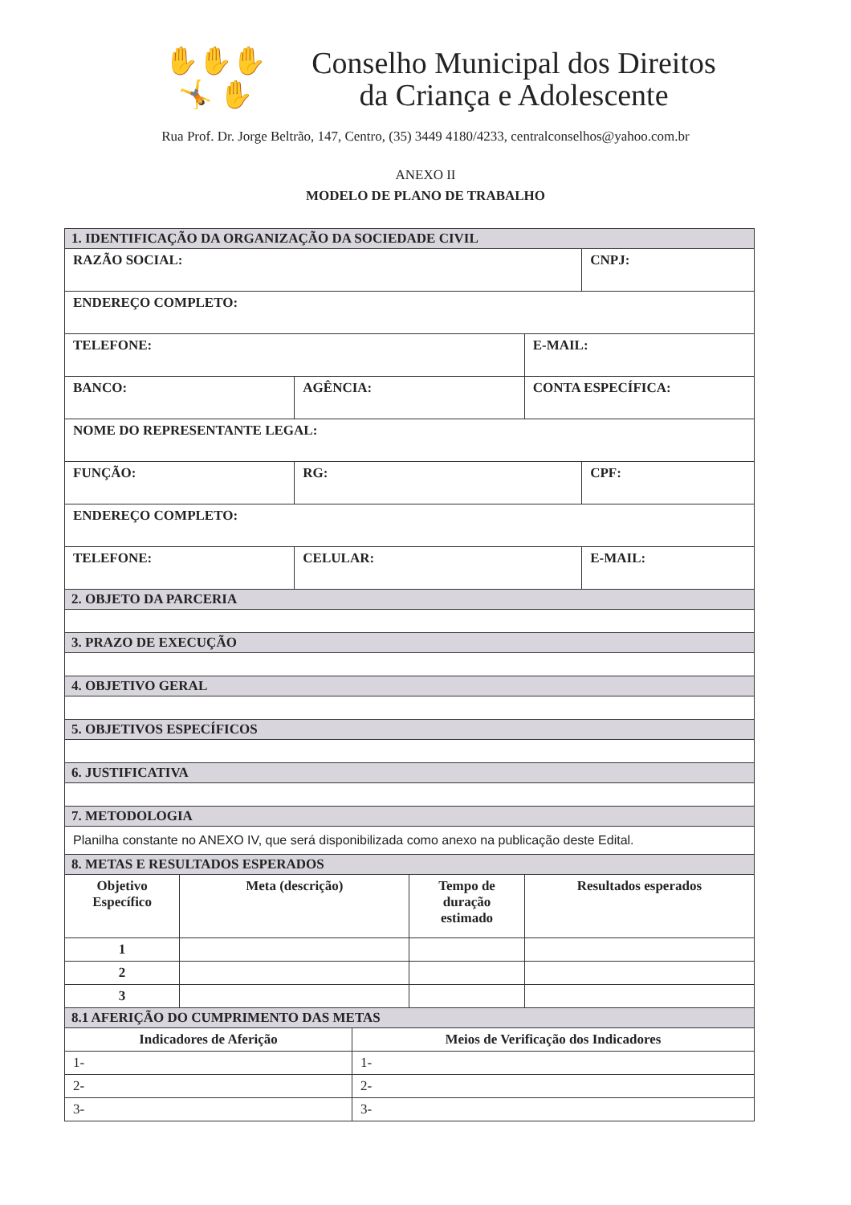✋✋✋
🤸 ✋
Conselho Municipal dos Direitos
da Criança e Adolescente
Rua Prof. Dr. Jorge Beltrão, 147, Centro, (35) 3449 4180/4233, centralconselhos@yahoo.com.br
ANEXO II
MODELO DE PLANO DE TRABALHO
| 1. IDENTIFICAÇÃO DA ORGANIZAÇÃO DA SOCIEDADE CIVIL | | | | | | |
| RAZÃO SOCIAL: | | | | | | CNPJ: |
| ENDEREÇO COMPLETO: | | | | | | |
| TELEFONE: | | | | | E-MAIL: | |
| BANCO: | | AGÊNCIA: | | | CONTA ESPECÍFICA: | |
| NOME DO REPRESENTANTE LEGAL: | | | | | | |
| FUNÇÃO: | | RG: | | | | CPF: |
| ENDEREÇO COMPLETO: | | | | | | |
| TELEFONE: | | CELULAR: | | | | E-MAIL: |
| 2. OBJETO DA PARCERIA | | | | | | |
| 3. PRAZO DE EXECUÇÃO | | | | | | |
| 4. OBJETIVO GERAL | | | | | | |
| 5. OBJETIVOS ESPECÍFICOS | | | | | | |
| 6. JUSTIFICATIVA | | | | | | |
| 7. METODOLOGIA | | | | | | |
| Planilha constante no ANEXO IV, que será disponibilizada como anexo na publicação deste Edital. | | | | | | |
| 8. METAS E RESULTADOS ESPERADOS | | | | | | |
| Objetivo Específico | Meta (descrição) | | | Tempo de duração estimado | Resultados esperados | |
| 1 | | | | | | |
| 2 | | | | | | |
| 3 | | | | | | |
| 8.1 AFERIÇÃO DO CUMPRIMENTO DAS METAS | | | | | | |
| Indicadores de Aferição | | | Meios de Verificação dos Indicadores | | | |
| 1- | | | 1- | | | |
| 2- | | | 2- | | | |
| 3- | | | 3- | | | |